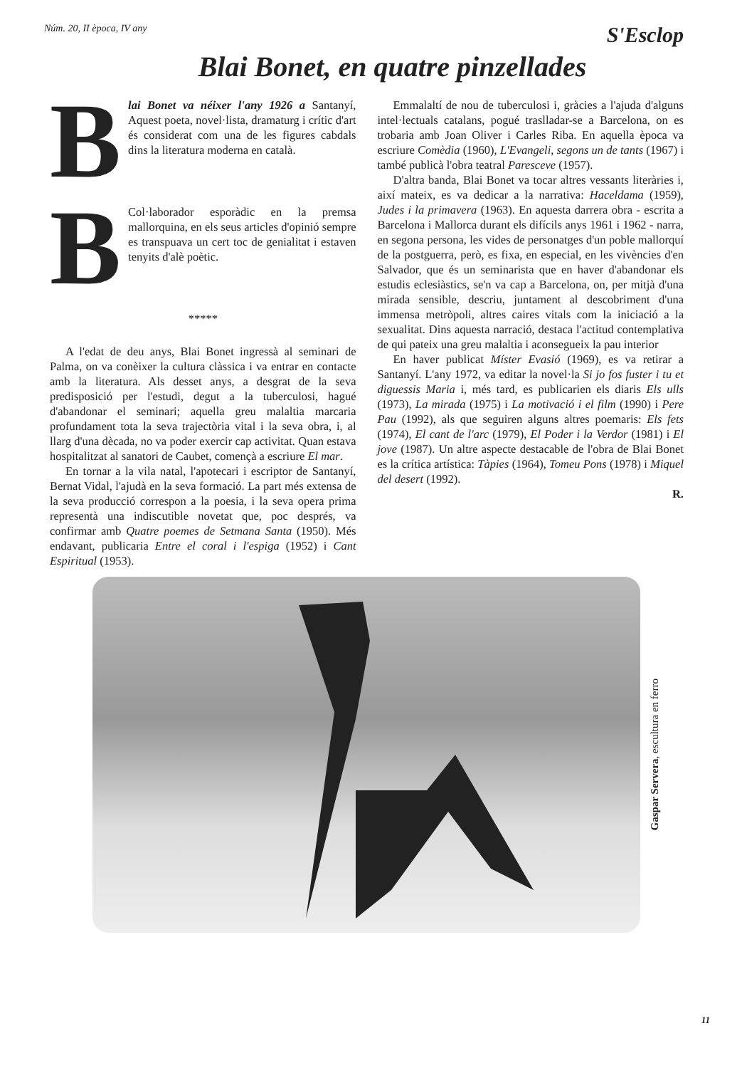Núm. 20, II època, IV any S'Esclop
Blai Bonet, en quatre pinzellades
B
lai Bonet va néixer l'any 1926 a Santanyí, Aquest poeta, novel·lista, dramaturg i crític d'art és considerat com una de les figures cabdals dins la literatura moderna en català.
B
Col·laborador esporàdic en la premsa mallorquina, en els seus articles d'opinió sempre es transpuava un cert toc de genialitat i estaven tenyits d'alè poètic.
*****
A l'edat de deu anys, Blai Bonet ingressà al seminari de Palma, on va conèixer la cultura clàssica i va entrar en contacte amb la literatura. Als desset anys, a desgrat de la seva predisposició per l'estudi, degut a la tuberculosi, hagué d'abandonar el seminari; aquella greu malaltia marcaria profundament tota la seva trajectòria vital i la seva obra, i, al llarg d'una dècada, no va poder exercir cap activitat. Quan estava hospitalitzat al sanatori de Caubet, començà a escriure El mar.
En tornar a la vila natal, l'apotecari i escriptor de Santanyí, Bernat Vidal, l'ajudà en la seva formació. La part més extensa de la seva producció correspon a la poesia, i la seva opera prima representà una indiscutible novetat que, poc després, va confirmar amb Quatre poemes de Setmana Santa (1950). Més endavant, publicaria Entre el coral i l'espiga (1952) i Cant Espiritual (1953).
Emmalaltí de nou de tuberculosi i, gràcies a l'ajuda d'alguns intel·lectuals catalans, pogué traslladar-se a Barcelona, on es trobaria amb Joan Oliver i Carles Riba. En aquella època va escriure Comèdia (1960), L'Evangeli, segons un de tants (1967) i també publicà l'obra teatral Paresceve (1957).
D'altra banda, Blai Bonet va tocar altres vessants literàries i, així mateix, es va dedicar a la narrativa: Haceldama (1959), Judes i la primavera (1963). En aquesta darrera obra - escrita a Barcelona i Mallorca durant els difícils anys 1961 i 1962 - narra, en segona persona, les vides de personatges d'un poble mallorquí de la postguerra, però, es fixa, en especial, en les vivències d'en Salvador, que és un seminarista que en haver d'abandonar els estudis eclesiàstics, se'n va cap a Barcelona, on, per mitjà d'una mirada sensible, descriu, juntament al descobriment d'una immensa metròpoli, altres caires vitals com la iniciació a la sexualitat. Dins aquesta narració, destaca l'actitud contemplativa de qui pateix una greu malaltia i aconsegueix la pau interior
En haver publicat Míster Evasió (1969), es va retirar a Santanyí. L'any 1972, va editar la novel·la Si jo fos fuster i tu et diguessis Maria i, més tard, es publicarien els diaris Els ulls (1973), La mirada (1975) i La motivació i el film (1990) i Pere Pau (1992), als que seguiren alguns altres poemaris: Els fets (1974), El cant de l'arc (1979), El Poder i la Verdor (1981) i El jove (1987). Un altre aspecte destacable de l'obra de Blai Bonet es la crítica artística: Tàpies (1964), Tomeu Pons (1978) i Miquel del desert (1992).
R.
Gaspar Servera, escultura en ferro
11